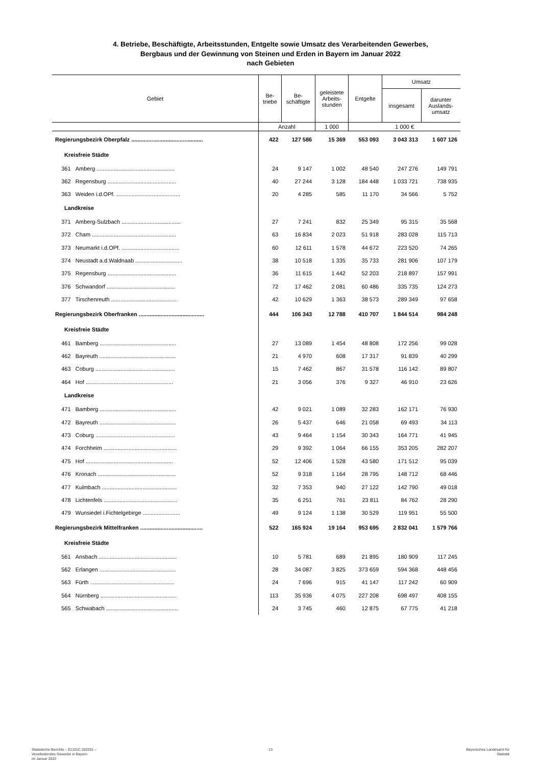4. Betriebe, Beschäftigte, Arbeitsstunden, Entgelte sowie Umsatz des Verarbeitenden Gewerbes,
Bergbaus und der Gewinnung von Steinen und Erden in Bayern im Januar 2022
nach Gebieten
| Gebiet | Be- triebe | Be- schäftigte | geleistete Arbeits- stunden | Entgelte | Umsatz | |
| --- | --- | --- | --- | --- | --- | --- |
| | | | | | insgesamt | darunter Auslands- umsatz |
| | Anzahl | | 1 000 | 1 000 € | | |
| Regierungsbezirk Oberpfalz .............................................. | 422 | 127 586 | 15 369 | 553 093 | 3 043 313 | 1 607 126 |
| Kreisfreie Städte | | | | | | |
| 361 Amberg .................................................. | 24 | 9 147 | 1 002 | 48 540 | 247 276 | 149 791 |
| 362 Regensburg ............................................ | 40 | 27 244 | 3 128 | 184 448 | 1 033 721 | 738 935 |
| 363 Weiden i.d.OPf. ......................................... | 20 | 4 285 | 585 | 11 170 | 34 566 | 5 752 |
| Landkreise | | | | | | |
| 371 Amberg-Sulzbach ...................................... | 27 | 7 241 | 832 | 25 349 | 95 315 | 35 568 |
| 372 Cham ...................................................... | 63 | 16 834 | 2 023 | 51 918 | 283 028 | 115 713 |
| 373 Neumarkt i.d.OPf. ..................................... | 60 | 12 611 | 1 578 | 44 672 | 223 520 | 74 265 |
| 374 Neustadt a.d.Waldnaab .............................. | 38 | 10 518 | 1 335 | 35 733 | 281 906 | 107 179 |
| 375 Regensburg ............................................ | 36 | 11 615 | 1 442 | 52 203 | 218 897 | 157 991 |
| 376 Schwandorf ............................................ | 72 | 17 462 | 2 081 | 60 486 | 335 735 | 124 273 |
| 377 Tirschenreuth .......................................... | 42 | 10 629 | 1 363 | 38 573 | 289 349 | 97 658 |
| Regierungsbezirk Oberfranken .......................................... | 444 | 106 343 | 12 788 | 410 707 | 1 844 514 | 984 248 |
| Kreisfreie Städte | | | | | | |
| 461 Bamberg ................................................. | 27 | 13 089 | 1 454 | 48 808 | 172 256 | 99 028 |
| 462 Bayreuth ................................................. | 21 | 4 970 | 608 | 17 317 | 91 839 | 40 299 |
| 463 Coburg ................................................... | 15 | 7 462 | 867 | 31 578 | 116 142 | 89 807 |
| 464 Hof ........................................................ | 21 | 3 056 | 376 | 9 327 | 46 910 | 23 626 |
| Landkreise | | | | | | |
| 471 Bamberg ................................................. | 42 | 9 021 | 1 089 | 32 283 | 162 171 | 76 930 |
| 472 Bayreuth ................................................. | 26 | 5 437 | 646 | 21 058 | 69 493 | 34 113 |
| 473 Coburg ................................................... | 43 | 9 464 | 1 154 | 30 343 | 164 771 | 41 945 |
| 474 Forchheim ............................................... | 29 | 9 392 | 1 064 | 66 155 | 353 205 | 282 207 |
| 475 Hof ........................................................ | 52 | 12 406 | 1 528 | 43 580 | 171 512 | 95 039 |
| 476 Kronach .................................................. | 52 | 9 318 | 1 164 | 28 795 | 148 712 | 68 446 |
| 477 Kulmbach ................................................ | 32 | 7 353 | 940 | 27 122 | 142 790 | 49 018 |
| 478 Lichtenfels ............................................... | 35 | 6 251 | 761 | 23 811 | 84 762 | 28 290 |
| 479 Wunsiedel i.Fichtelgebirge ........................ | 49 | 9 124 | 1 138 | 30 529 | 119 951 | 55 500 |
| Regierungsbezirk Mittelfranken ........................................ | 522 | 165 924 | 19 164 | 953 695 | 2 832 041 | 1 579 766 |
| Kreisfreie Städte | | | | | | |
| 561 Ansbach .................................................. | 10 | 5 781 | 689 | 21 895 | 180 909 | 117 245 |
| 562 Erlangen ................................................. | 28 | 34 087 | 3 825 | 373 659 | 594 368 | 448 456 |
| 563 Fürth ...................................................... | 24 | 7 696 | 915 | 41 147 | 117 242 | 60 909 |
| 564 Nürnberg ................................................. | 113 | 35 936 | 4 075 | 227 208 | 698 497 | 408 155 |
| 565 Schwabach .............................................. | 24 | 3 745 | 460 | 12 875 | 67 775 | 41 218 |
Statistische Berichte – E1101C 202201 –
Verarbeitendes Gewerbe in Bayern
im Januar 2022
13
Bayerisches Landesamt für
Statistik